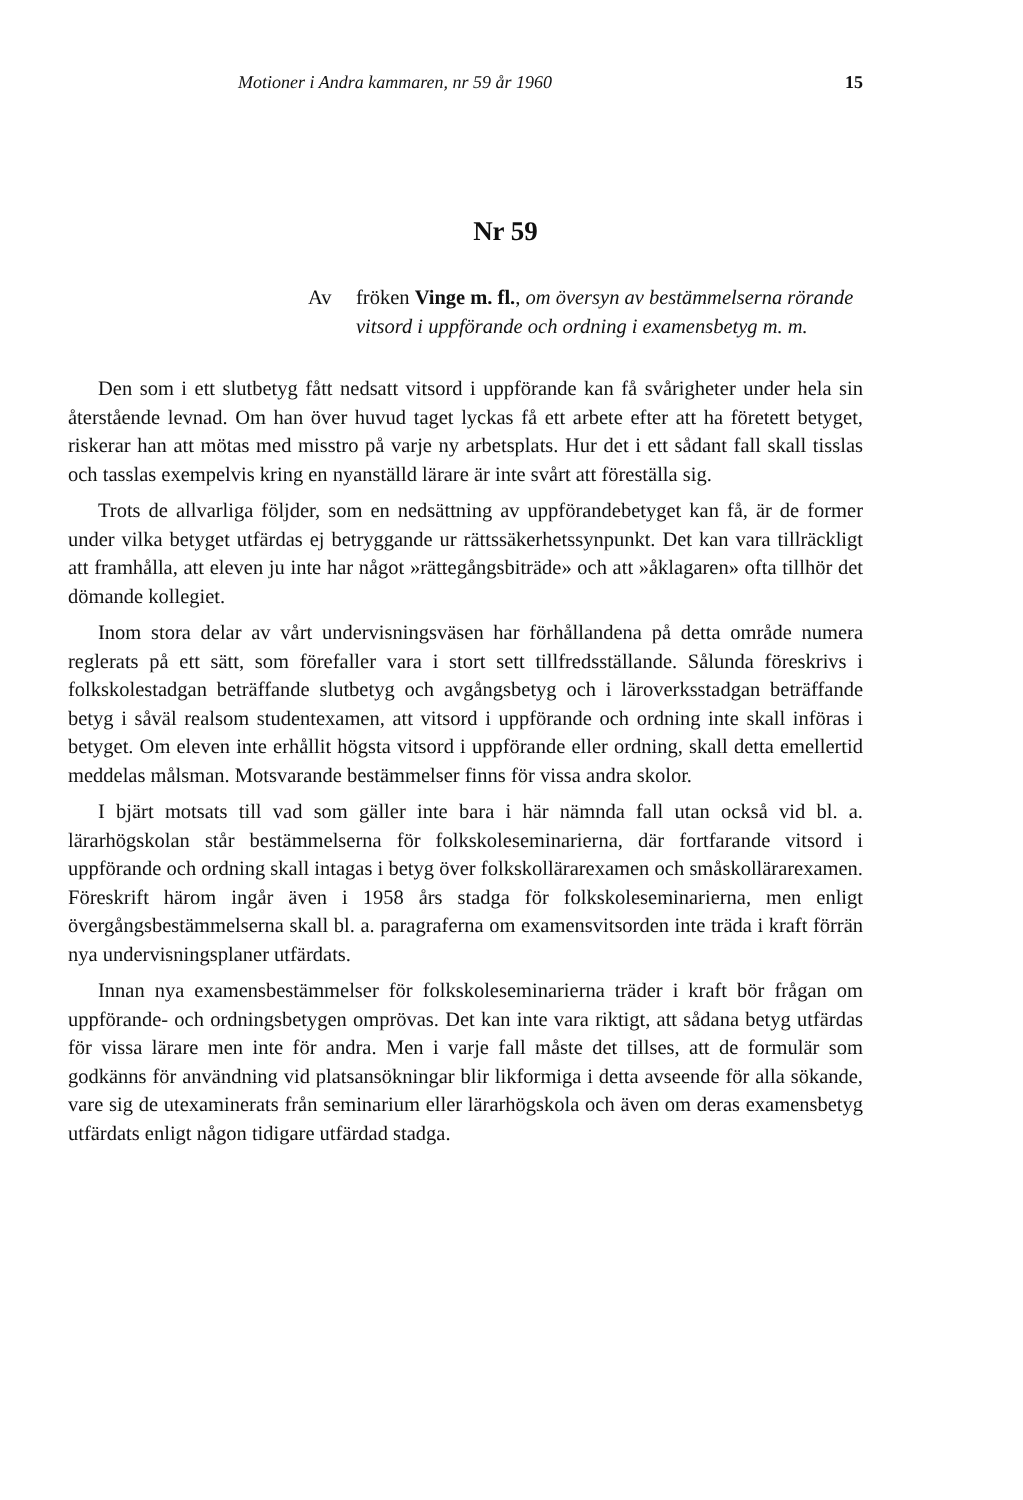Motioner i Andra kammaren, nr 59 år 1960 15
Nr 59
Av fröken Vinge m. fl., om översyn av bestämmelserna rörande vitsord i uppförande och ordning i examensbetyg m. m.
Den som i ett slutbetyg fått nedsatt vitsord i uppförande kan få svårigheter under hela sin återstående levnad. Om han över huvud taget lyckas få ett arbete efter att ha företett betyget, riskerar han att mötas med misstro på varje ny arbetsplats. Hur det i ett sådant fall skall tisslas och tasslas exempelvis kring en nyanställd lärare är inte svårt att föreställa sig.
Trots de allvarliga följder, som en nedsättning av uppförandebetyget kan få, är de former under vilka betyget utfärdas ej betryggande ur rättssäkerhetssynpunkt. Det kan vara tillräckligt att framhålla, att eleven ju inte har något »rättegångsbiträde» och att »åklagaren» ofta tillhör det dömande kollegiet.
Inom stora delar av vårt undervisningsväsen har förhållandena på detta område numera reglerats på ett sätt, som förefaller vara i stort sett tillfredsställande. Sålunda föreskrivs i folkskolestadgan beträffande slutbetyg och avgångsbetyg och i läroverksstadgan beträffande betyg i såväl realsom studentexamen, att vitsord i uppförande och ordning inte skall införas i betyget. Om eleven inte erhållit högsta vitsord i uppförande eller ordning, skall detta emellertid meddelas målsman. Motsvarande bestämmelser finns för vissa andra skolor.
I bjärt motsats till vad som gäller inte bara i här nämnda fall utan också vid bl. a. lärarhögskolan står bestämmelserna för folkskoleseminarierna, där fortfarande vitsord i uppförande och ordning skall intagas i betyg över folkskollärarexamen och småskollärarexamen. Föreskrift härom ingår även i 1958 års stadga för folkskoleseminarierna, men enligt övergångsbestämmelserna skall bl. a. paragraferna om examensvitsorden inte träda i kraft förrän nya undervisningsplaner utfärdats.
Innan nya examensbestämmelser för folkskoleseminarierna träder i kraft bör frågan om uppförande- och ordningsbetygen omprövas. Det kan inte vara riktigt, att sådana betyg utfärdas för vissa lärare men inte för andra. Men i varje fall måste det tillses, att de formulär som godkänns för användning vid platsansökningar blir likformiga i detta avseende för alla sökande, vare sig de utexaminerats från seminarium eller lärarhögskola och även om deras examensbetyg utfärdats enligt någon tidigare utfärdad stadga.